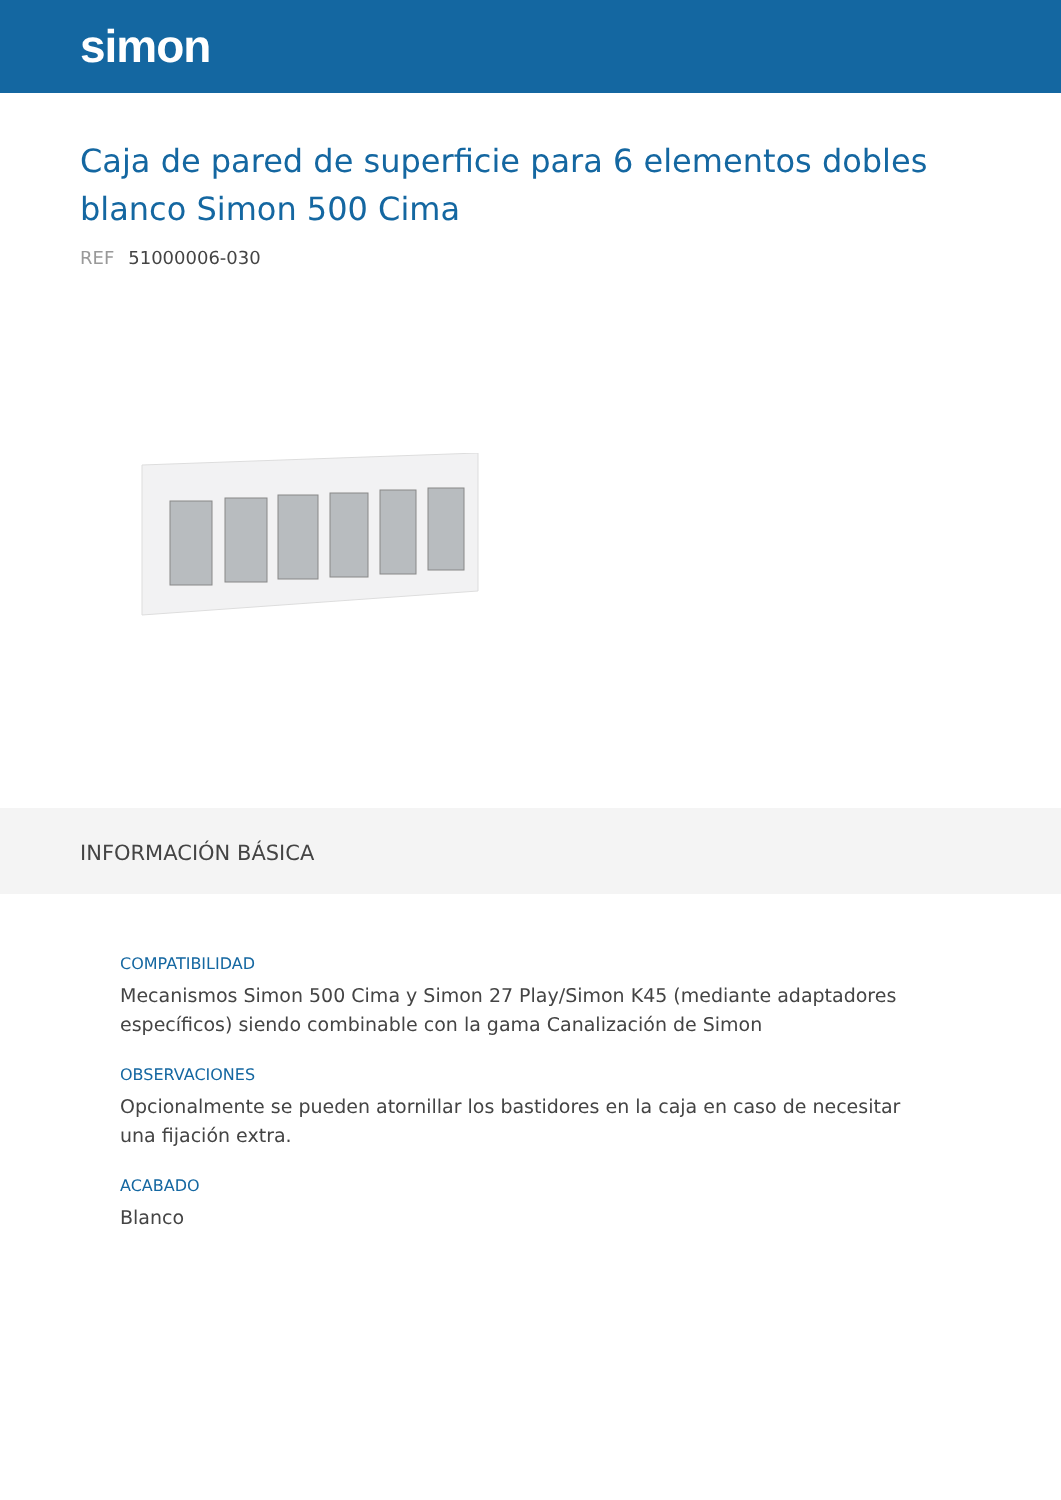simon
Caja de pared de superficie para 6 elementos dobles blanco Simon 500 Cima
REF 51000006-030
INFORMACIÓN BÁSICA
COMPATIBILIDAD
Mecanismos Simon 500 Cima y Simon 27 Play/Simon K45 (mediante adaptadores específicos) siendo combinable con la gama Canalización de Simon
OBSERVACIONES
Opcionalmente se pueden atornillar los bastidores en la caja en caso de necesitar una fijación extra.
ACABADO
Blanco